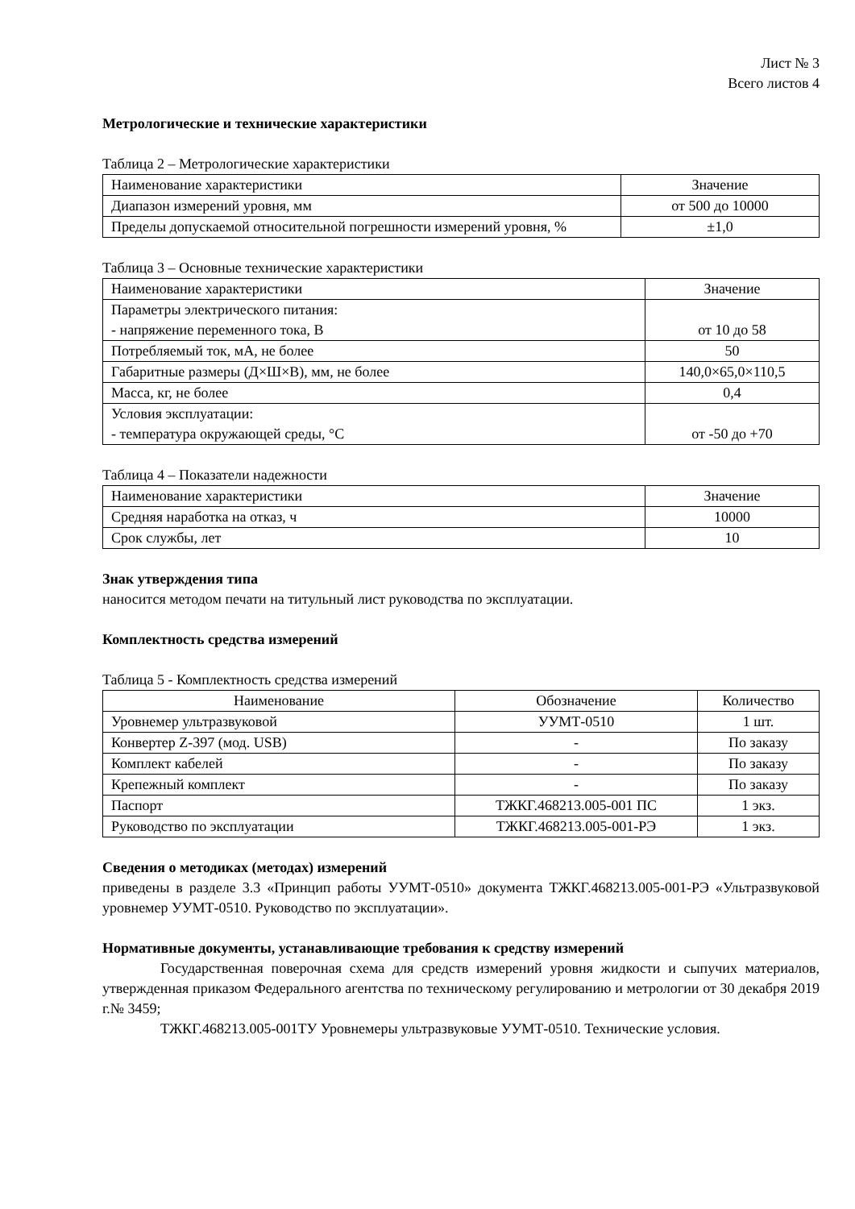Лист № 3
Всего листов 4
Метрологические и технические характеристики
Таблица 2 – Метрологические характеристики
| Наименование характеристики | Значение |
| --- | --- |
| Диапазон измерений уровня, мм | от 500 до 10000 |
| Пределы допускаемой относительной погрешности измерений уровня, % | ±1,0 |
Таблица 3 – Основные технические характеристики
| Наименование характеристики | Значение |
| --- | --- |
| Параметры электрического питания: - напряжение переменного тока, В | от 10 до 58 |
| Потребляемый ток, мА, не более | 50 |
| Габаритные размеры (Д×Ш×В), мм, не более | 140,0×65,0×110,5 |
| Масса, кг, не более | 0,4 |
| Условия эксплуатации: - температура окружающей среды, °С | от -50 до +70 |
Таблица 4 – Показатели надежности
| Наименование характеристики | Значение |
| --- | --- |
| Средняя наработка на отказ, ч | 10000 |
| Срок службы, лет | 10 |
Знак утверждения типа
наносится методом печати на титульный лист руководства по эксплуатации.
Комплектность средства измерений
Таблица 5 - Комплектность средства измерений
| Наименование | Обозначение | Количество |
| --- | --- | --- |
| Уровнемер ультразвуковой | УУМТ-0510 | 1 шт. |
| Конвертер Z-397 (мод. USB) | - | По заказу |
| Комплект кабелей | - | По заказу |
| Крепежный комплект | - | По заказу |
| Паспорт | ТЖКГ.468213.005-001 ПС | 1 экз. |
| Руководство по эксплуатации | ТЖКГ.468213.005-001-РЭ | 1 экз. |
Сведения о методиках (методах) измерений
приведены в разделе 3.3 «Принцип работы УУМТ-0510» документа ТЖКГ.468213.005-001-РЭ «Ультразвуковой уровнемер УУМТ-0510. Руководство по эксплуатации».
Нормативные документы, устанавливающие требования к средству измерений
Государственная поверочная схема для средств измерений уровня жидкости и сыпучих материалов, утвержденная приказом Федерального агентства по техническому регулированию и метрологии от 30 декабря 2019 г.№ 3459;
ТЖКГ.468213.005-001ТУ Уровнемеры ультразвуковые УУМТ-0510. Технические условия.